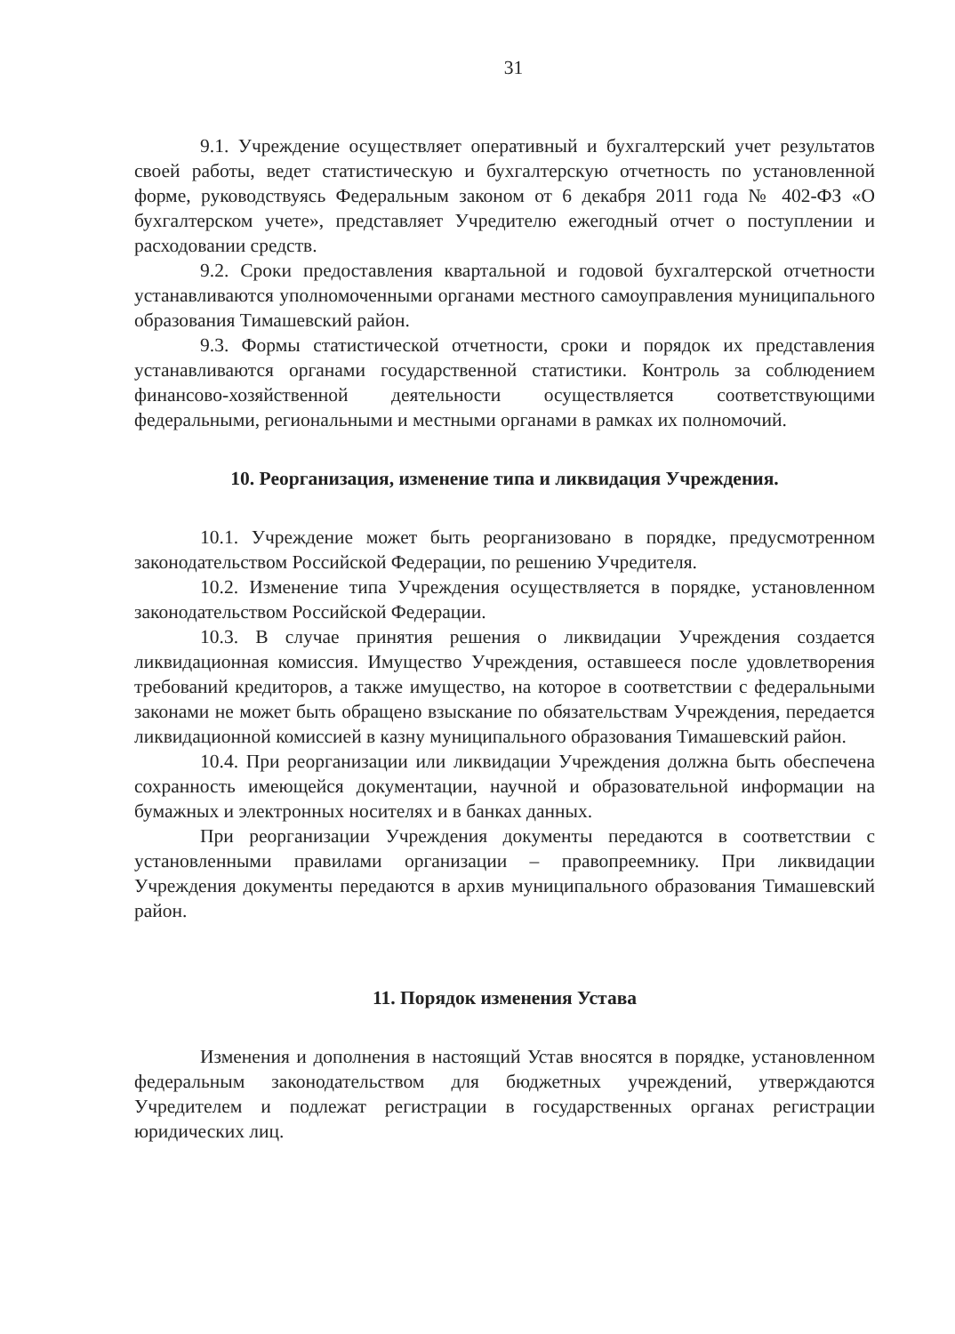31
9.1. Учреждение осуществляет оперативный и бухгалтерский учет результатов своей работы, ведет статистическую и бухгалтерскую отчетность по установленной форме, руководствуясь Федеральным законом от 6 декабря 2011 года № 402-ФЗ «О бухгалтерском учете», представляет Учредителю ежегодный отчет о поступлении и расходовании средств.
9.2. Сроки предоставления квартальной и годовой бухгалтерской отчетности устанавливаются уполномоченными органами местного самоуправления муниципального образования Тимашевский район.
9.3. Формы статистической отчетности, сроки и порядок их представления устанавливаются органами государственной статистики. Контроль за соблюдением финансово-хозяйственной деятельности осуществляется соответствующими федеральными, региональными и местными органами в рамках их полномочий.
10. Реорганизация, изменение типа и ликвидация Учреждения.
10.1. Учреждение может быть реорганизовано в порядке, предусмотренном законодательством Российской Федерации, по решению Учредителя.
10.2. Изменение типа Учреждения осуществляется в порядке, установленном законодательством Российской Федерации.
10.3. В случае принятия решения о ликвидации Учреждения создается ликвидационная комиссия. Имущество Учреждения, оставшееся после удовлетворения требований кредиторов, а также имущество, на которое в соответствии с федеральными законами не может быть обращено взыскание по обязательствам Учреждения, передается ликвидационной комиссией в казну муниципального образования Тимашевский район.
10.4. При реорганизации или ликвидации Учреждения должна быть обеспечена сохранность имеющейся документации, научной и образовательной информации на бумажных и электронных носителях и в банках данных.
При реорганизации Учреждения документы передаются в соответствии с установленными правилами организации – правопреемнику. При ликвидации Учреждения документы передаются в архив муниципального образования Тимашевский район.
11. Порядок изменения Устава
Изменения и дополнения в настоящий Устав вносятся в порядке, установленном федеральным законодательством для бюджетных учреждений, утверждаются Учредителем и подлежат регистрации в государственных органах регистрации юридических лиц.